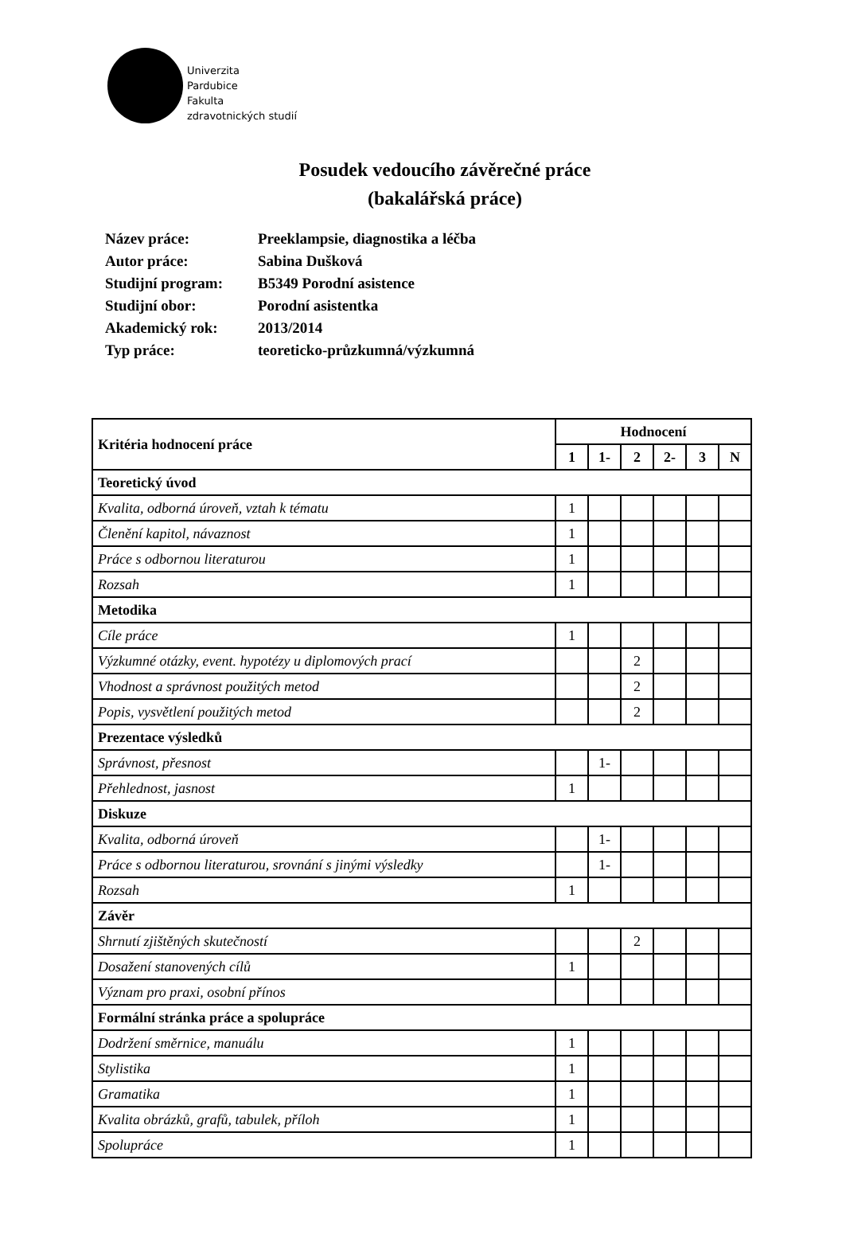Univerzita
Pardubice
Fakulta
zdravotnických studií
Posudek vedoucího závěrečné práce
(bakalářská práce)
| Název práce: | Preeklampsie, diagnostika a léčba |
| Autor práce: | Sabina Dušková |
| Studijní program: | B5349 Porodní asistence |
| Studijní obor: | Porodní asistentka |
| Akademický rok: | 2013/2014 |
| Typ práce: | teoreticko-průzkumná/výzkumná |
| Kritéria hodnocení práce | Hodnocení | | | | | |
| --- | --- | --- | --- | --- | --- | --- |
| | 1 | 1- | 2 | 2- | 3 | N |
| Teoretický úvod | | | | | | |
| Kvalita, odborná úroveň, vztah k tématu | 1 | | | | | |
| Členění kapitol, návaznost | 1 | | | | | |
| Práce s odbornou literaturou | 1 | | | | | |
| Rozsah | 1 | | | | | |
| Metodika | | | | | | |
| Cíle práce | 1 | | | | | |
| Výzkumné otázky, event. hypotézy u diplomových prací | | | 2 | | | |
| Vhodnost a správnost použitých metod | | | 2 | | | |
| Popis, vysvětlení použitých metod | | | 2 | | | |
| Prezentace výsledků | | | | | | |
| Správnost, přesnost | | 1- | | | | |
| Přehlednost, jasnost | 1 | | | | | |
| Diskuze | | | | | | |
| Kvalita, odborná úroveň | | 1- | | | | |
| Práce s odbornou literaturou, srovnání s jinými výsledky | | 1- | | | | |
| Rozsah | 1 | | | | | |
| Závěr | | | | | | |
| Shrnutí zjištěných skutečností | | | 2 | | | |
| Dosažení stanovených cílů | 1 | | | | | |
| Význam pro praxi, osobní přínos | | | | | | |
| Formální stránka práce a spolupráce | | | | | | |
| Dodržení směrnice, manuálu | 1 | | | | | |
| Stylistika | 1 | | | | | |
| Gramatika | 1 | | | | | |
| Kvalita obrázků, grafů, tabulek, příloh | 1 | | | | | |
| Spolupráce | 1 | | | | | |